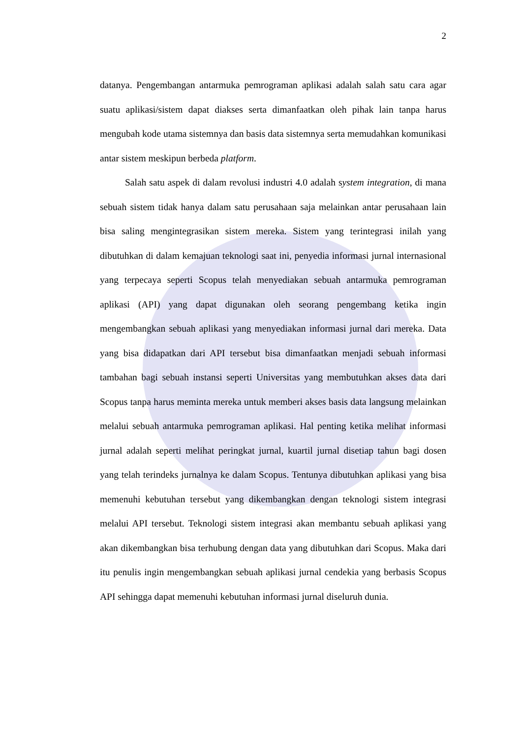2
datanya. Pengembangan antarmuka pemrograman aplikasi adalah salah satu cara agar suatu aplikasi/sistem dapat diakses serta dimanfaatkan oleh pihak lain tanpa harus mengubah kode utama sistemnya dan basis data sistemnya serta memudahkan komunikasi antar sistem meskipun berbeda platform.
Salah satu aspek di dalam revolusi industri 4.0 adalah system integration, di mana sebuah sistem tidak hanya dalam satu perusahaan saja melainkan antar perusahaan lain bisa saling mengintegrasikan sistem mereka. Sistem yang terintegrasi inilah yang dibutuhkan di dalam kemajuan teknologi saat ini, penyedia informasi jurnal internasional yang terpecaya seperti Scopus telah menyediakan sebuah antarmuka pemrograman aplikasi (API) yang dapat digunakan oleh seorang pengembang ketika ingin mengembangkan sebuah aplikasi yang menyediakan informasi jurnal dari mereka. Data yang bisa didapatkan dari API tersebut bisa dimanfaatkan menjadi sebuah informasi tambahan bagi sebuah instansi seperti Universitas yang membutuhkan akses data dari Scopus tanpa harus meminta mereka untuk memberi akses basis data langsung melainkan melalui sebuah antarmuka pemrograman aplikasi. Hal penting ketika melihat informasi jurnal adalah seperti melihat peringkat jurnal, kuartil jurnal disetiap tahun bagi dosen yang telah terindeks jurnalnya ke dalam Scopus. Tentunya dibutuhkan aplikasi yang bisa memenuhi kebutuhan tersebut yang dikembangkan dengan teknologi sistem integrasi melalui API tersebut. Teknologi sistem integrasi akan membantu sebuah aplikasi yang akan dikembangkan bisa terhubung dengan data yang dibutuhkan dari Scopus. Maka dari itu penulis ingin mengembangkan sebuah aplikasi jurnal cendekia yang berbasis Scopus API sehingga dapat memenuhi kebutuhan informasi jurnal diseluruh dunia.